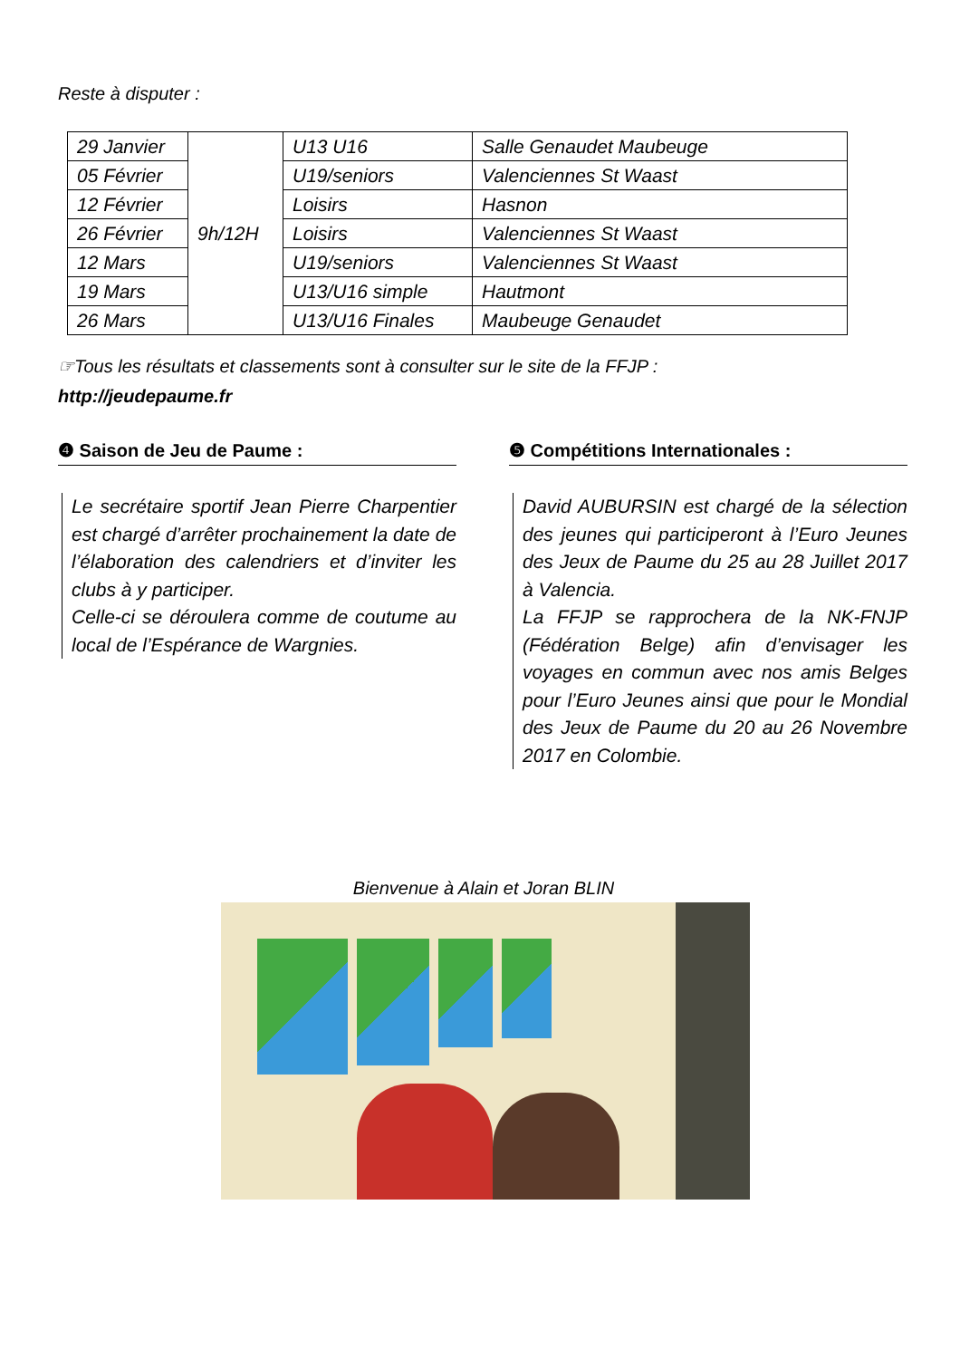Reste à disputer :
| 29 Janvier | 9h/12H | U13 U16 | Salle Genaudet Maubeuge |
| 05 Février | | U19/seniors | Valenciennes St Waast |
| 12 Février | | Loisirs | Hasnon |
| 26 Février | | Loisirs | Valenciennes St Waast |
| 12 Mars | | U19/seniors | Valenciennes St Waast |
| 19 Mars | | U13/U16 simple | Hautmont |
| 26 Mars | | U13/U16 Finales | Maubeuge Genaudet |
☞Tous les résultats et classements sont à consulter sur le site de la FFJP :
http://jeudepaume.fr
❹ Saison de Jeu de Paume :
Le secrétaire sportif Jean Pierre Charpentier est chargé d’arrêter prochainement la date de l’élaboration des calendriers et d’inviter les clubs à y participer.
Celle-ci se déroulera comme de coutume au local de l’Espérance de Wargnies.
❺ Compétitions Internationales :
David AUBURSIN est chargé de la sélection des jeunes qui participeront à l’Euro Jeunes des Jeux de Paume du 25 au 28 Juillet 2017 à Valencia.
La FFJP se rapprochera de la NK-FNJP (Fédération Belge) afin d’envisager les voyages en commun avec nos amis Belges pour l’Euro Jeunes ainsi que pour le Mondial des Jeux de Paume du 20 au 26 Novembre 2017 en Colombie.
Bienvenue à Alain et Joran BLIN